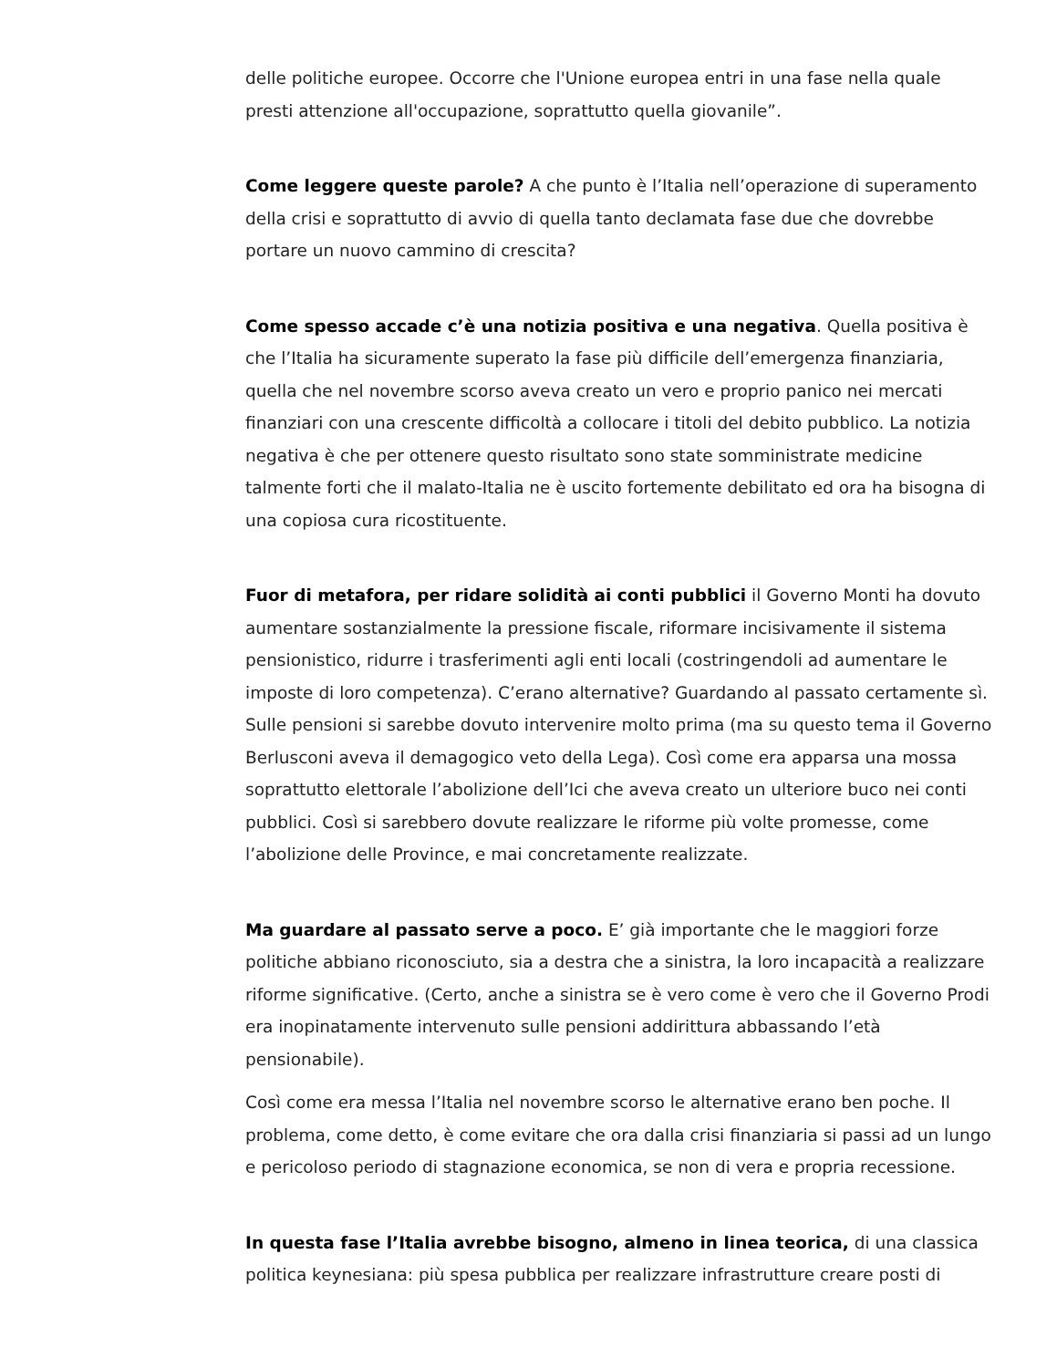delle politiche europee. Occorre che l'Unione europea entri in una fase nella quale presti attenzione all'occupazione, soprattutto quella giovanile”.
Come leggere queste parole? A che punto è l’Italia nell’operazione di superamento della crisi e soprattutto di avvio di quella tanto declamata fase due che dovrebbe portare un nuovo cammino di crescita?
Come spesso accade c’è una notizia positiva e una negativa. Quella positiva è che l’Italia ha sicuramente superato la fase più difficile dell’emergenza finanziaria, quella che nel novembre scorso aveva creato un vero e proprio panico nei mercati finanziari con una crescente difficoltà a collocare i titoli del debito pubblico. La notizia negativa è che per ottenere questo risultato sono state somministrate medicine talmente forti che il malato-Italia ne è uscito fortemente debilitato ed ora ha bisogna di una copiosa cura ricostituente.
Fuor di metafora, per ridare solidità ai conti pubblici il Governo Monti ha dovuto aumentare sostanzialmente la pressione fiscale, riformare incisivamente il sistema pensionistico, ridurre i trasferimenti agli enti locali (costringendoli ad aumentare le imposte di loro competenza). C’erano alternative? Guardando al passato certamente sì. Sulle pensioni si sarebbe dovuto intervenire molto prima (ma su questo tema il Governo Berlusconi aveva il demagogico veto della Lega). Così come era apparsa una mossa soprattutto elettorale l’abolizione dell’Ici che aveva creato un ulteriore buco nei conti pubblici. Così si sarebbero dovute realizzare le riforme più volte promesse, come l’abolizione delle Province, e mai concretamente realizzate.
Ma guardare al passato serve a poco. E’ già importante che le maggiori forze politiche abbiano riconosciuto, sia a destra che a sinistra, la loro incapacità a realizzare riforme significative. (Certo, anche a sinistra se è vero come è vero che il Governo Prodi era inopinatamente intervenuto sulle pensioni addirittura abbassando l’età pensionabile).
Così come era messa l’Italia nel novembre scorso le alternative erano ben poche. Il problema, come detto, è come evitare che ora dalla crisi finanziaria si passi ad un lungo e pericoloso periodo di stagnazione economica, se non di vera e propria recessione.
In questa fase l’Italia avrebbe bisogno, almeno in linea teorica, di una classica politica keynesiana: più spesa pubblica per realizzare infrastrutture creare posti di